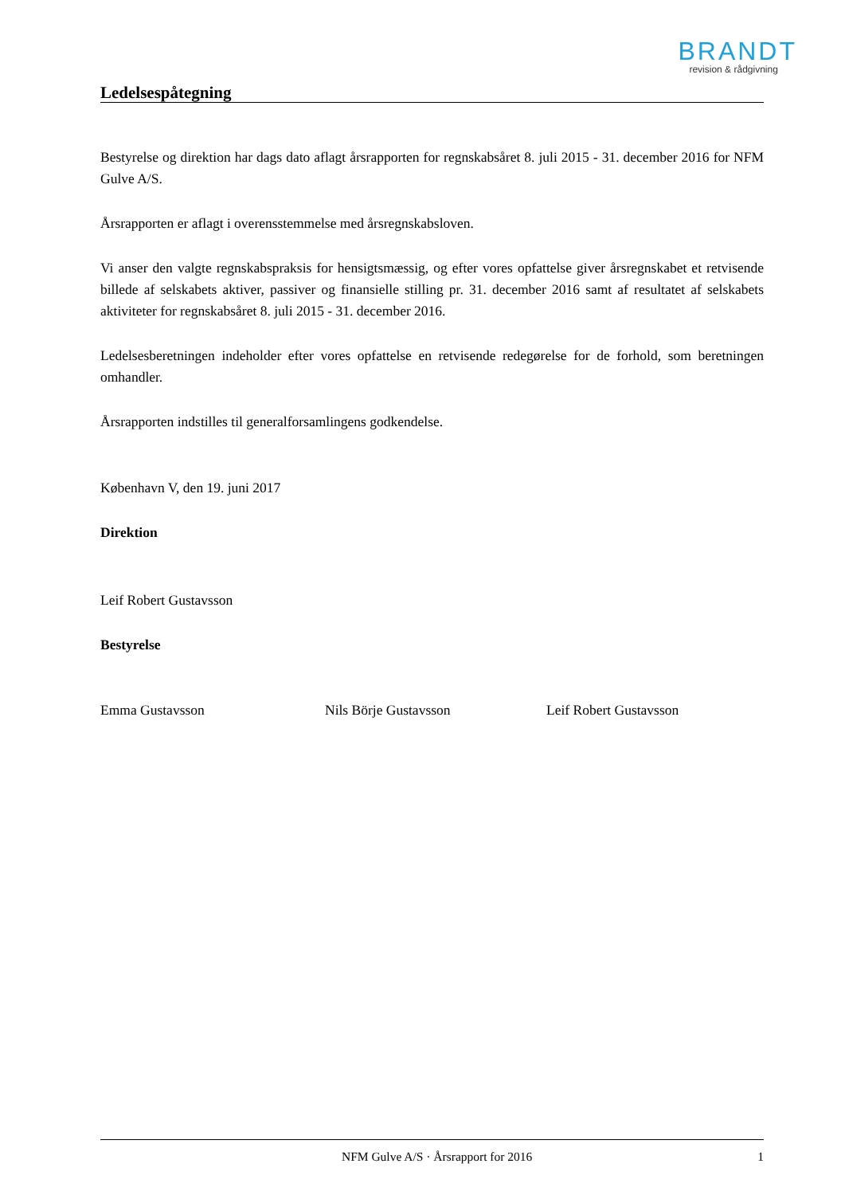BRANDT
revision & rådgivning
Ledelsespåtegning
Bestyrelse og direktion har dags dato aflagt årsrapporten for regnskabsåret 8. juli 2015 - 31. december 2016 for NFM Gulve A/S.
Årsrapporten er aflagt i overensstemmelse med årsregnskabsloven.
Vi anser den valgte regnskabspraksis for hensigtsmæssig, og efter vores opfattelse giver årsregnskabet et retvisende billede af selskabets aktiver, passiver og finansielle stilling pr. 31. december 2016 samt af resultatet af selskabets aktiviteter for regnskabsåret 8. juli 2015 - 31. december 2016.
Ledelsesberetningen indeholder efter vores opfattelse en retvisende redegørelse for de forhold, som beretningen omhandler.
Årsrapporten indstilles til generalforsamlingens godkendelse.
København V, den 19. juni 2017
Direktion
Leif Robert Gustavsson
Bestyrelse
Emma Gustavsson Nils Börje Gustavsson Leif Robert Gustavsson
NFM Gulve A/S · Årsrapport for 2016 1